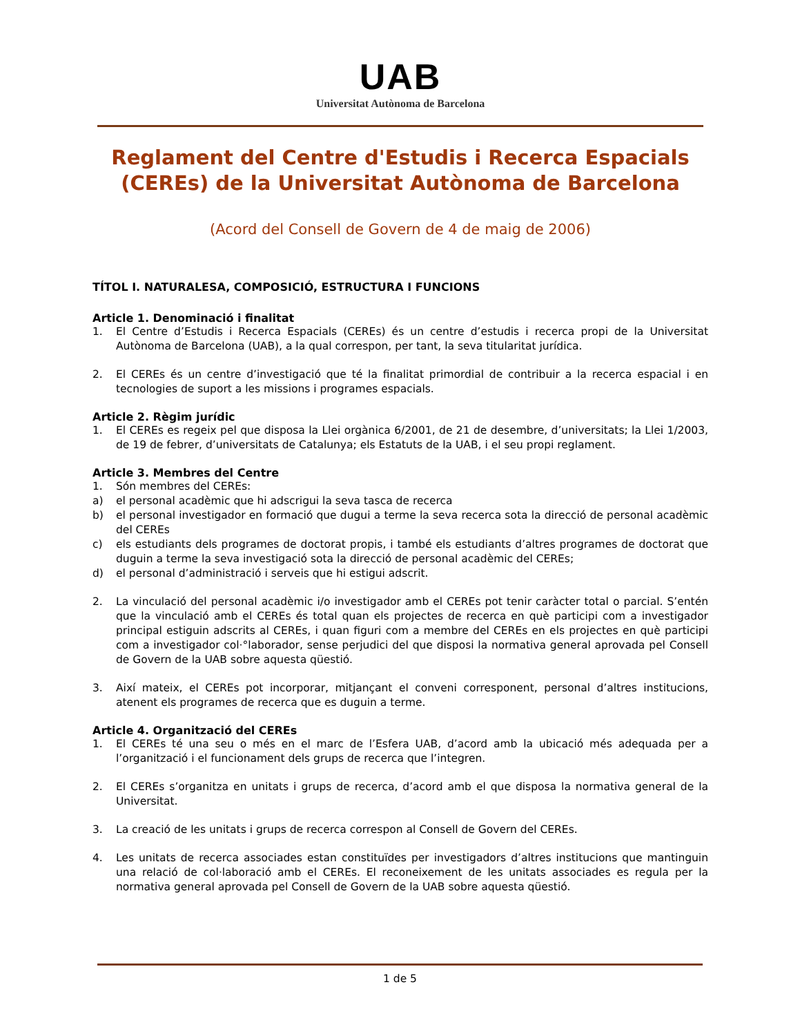UAB
Universitat Autònoma de Barcelona
Reglament del Centre d'Estudis i Recerca Espacials (CEREs) de la Universitat Autònoma de Barcelona
(Acord del Consell de Govern de 4 de maig de 2006)
TÍTOL I. NATURALESA, COMPOSICIÓ, ESTRUCTURA I FUNCIONS
Article 1. Denominació i finalitat
1. El Centre d’Estudis i Recerca Espacials (CEREs) és un centre d’estudis i recerca propi de la Universitat Autònoma de Barcelona (UAB), a la qual correspon, per tant, la seva titularitat jurídica.
2. El CEREs és un centre d’investigació que té la finalitat primordial de contribuir a la recerca espacial i en tecnologies de suport a les missions i programes espacials.
Article 2. Règim jurídic
1. El CEREs es regeix pel que disposa la Llei orgànica 6/2001, de 21 de desembre, d’universitats; la Llei 1/2003, de 19 de febrer, d’universitats de Catalunya; els Estatuts de la UAB, i el seu propi reglament.
Article 3. Membres del Centre
1. Són membres del CEREs:
a) el personal acadèmic que hi adscrigui la seva tasca de recerca
b) el personal investigador en formació que dugui a terme la seva recerca sota la direcció de personal acadèmic del CEREs
c) els estudiants dels programes de doctorat propis, i també els estudiants d’altres programes de doctorat que duguin a terme la seva investigació sota la direcció de personal acadèmic del CEREs;
d) el personal d’administració i serveis que hi estigui adscrit.
2. La vinculació del personal acadèmic i/o investigador amb el CEREs pot tenir caràcter total o parcial. S’entén que la vinculació amb el CEREs és total quan els projectes de recerca en què participi com a investigador principal estiguin adscrits al CEREs, i quan figuri com a membre del CEREs en els projectes en què participi com a investigador col·°laborador, sense perjudici del que disposi la normativa general aprovada pel Consell de Govern de la UAB sobre aquesta qüestió.
3. Així mateix, el CEREs pot incorporar, mitjançant el conveni corresponent, personal d’altres institucions, atenent els programes de recerca que es duguin a terme.
Article 4. Organització del CEREs
1. El CEREs té una seu o més en el marc de l’Esfera UAB, d’acord amb la ubicació més adequada per a l’organització i el funcionament dels grups de recerca que l’integren.
2. El CEREs s’organitza en unitats i grups de recerca, d’acord amb el que disposa la normativa general de la Universitat.
3. La creació de les unitats i grups de recerca correspon al Consell de Govern del CEREs.
4. Les unitats de recerca associades estan constituïdes per investigadors d’altres institucions que mantinguin una relació de col·laboració amb el CEREs. El reconeixement de les unitats associades es regula per la normativa general aprovada pel Consell de Govern de la UAB sobre aquesta qüestió.
1 de 5